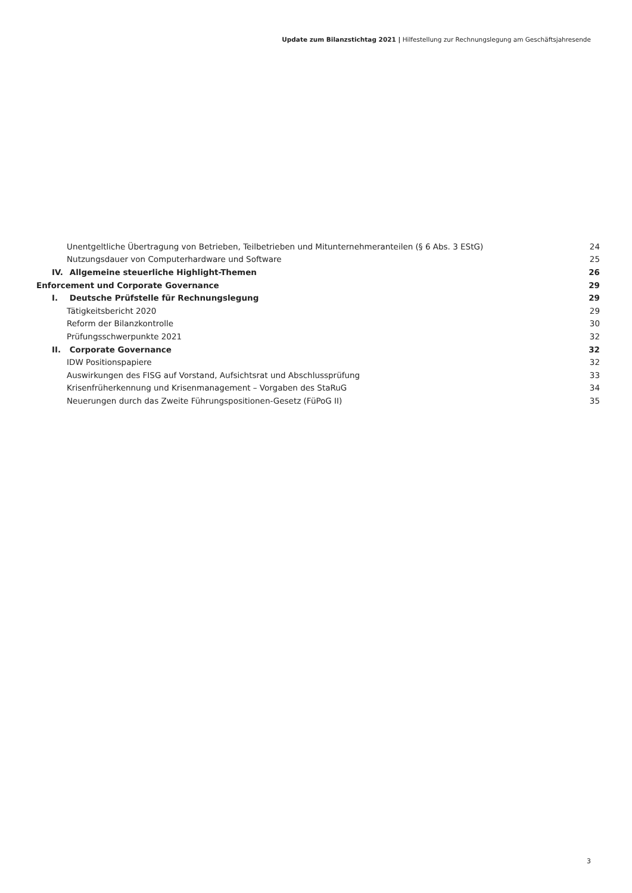Update zum Bilanzstichtag 2021 | Hilfestellung zur Rechnungslegung am Geschäftsjahresende
Unentgeltliche Übertragung von Betrieben, Teilbetrieben und Mitunternehmeranteilen (§ 6 Abs. 3 EStG) 24
Nutzungsdauer von Computerhardware und Software 25
IV. Allgemeine steuerliche Highlight-Themen 26
Enforcement und Corporate Governance 29
I. Deutsche Prüfstelle für Rechnungslegung 29
Tätigkeitsbericht 2020 29
Reform der Bilanzkontrolle 30
Prüfungsschwerpunkte 2021 32
II. Corporate Governance 32
IDW Positionspapiere 32
Auswirkungen des FISG auf Vorstand, Aufsichtsrat und Abschlussprüfung 33
Krisenfrüherkennung und Krisenmanagement – Vorgaben des StaRuG 34
Neuerungen durch das Zweite Führungspositionen-Gesetz (FüPoG II) 35
3